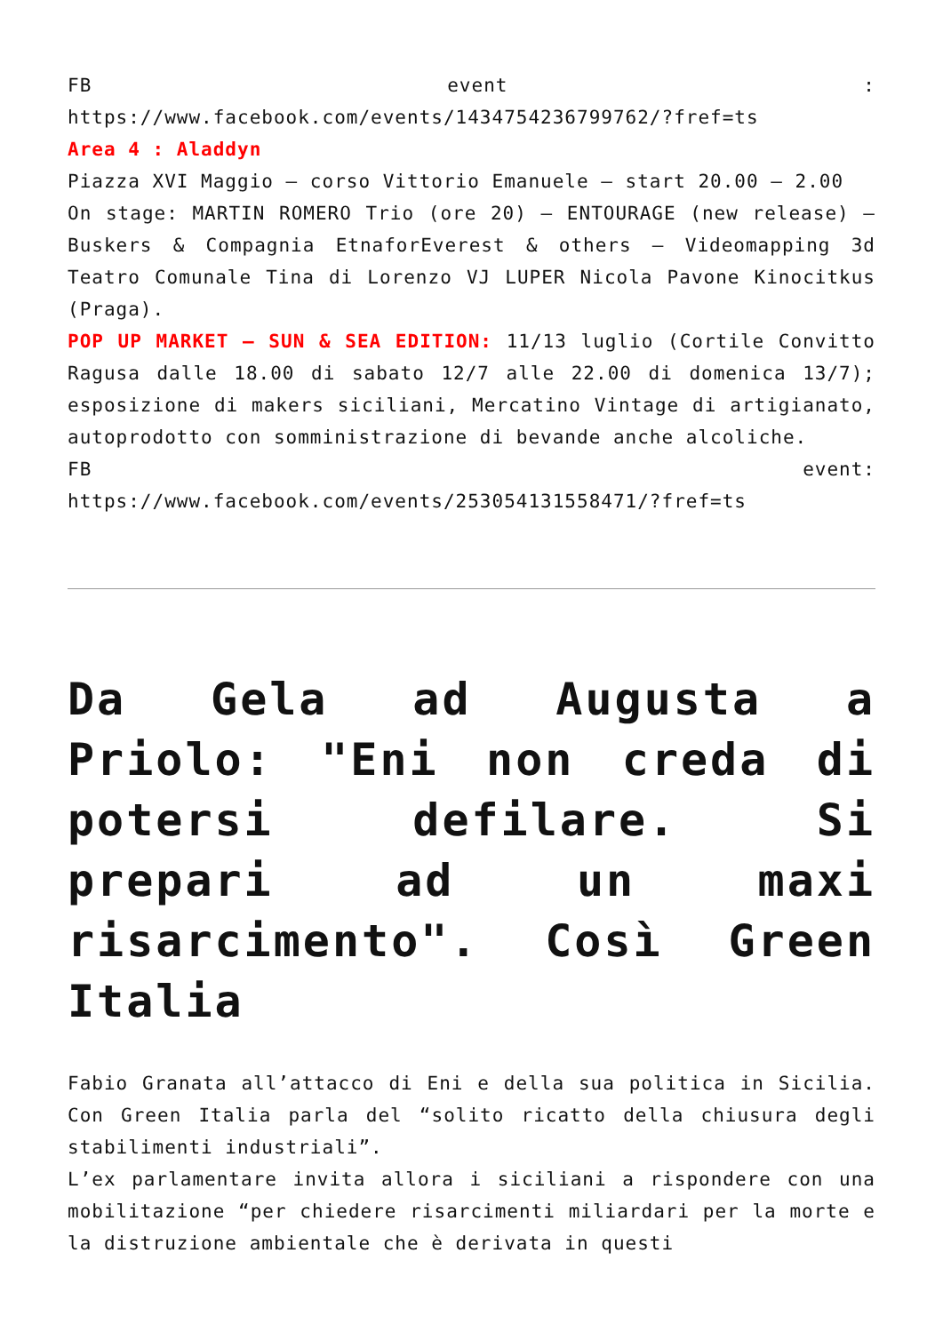FB event :
https://www.facebook.com/events/1434754236799762/?fref=ts
Area 4 : Aladdyn
Piazza XVI Maggio – corso Vittorio Emanuele – start 20.00 – 2.00
On stage: MARTIN ROMERO Trio (ore 20) – ENTOURAGE (new release) – Buskers & Compagnia EtnaforEverest & others – Videomapping 3d Teatro Comunale Tina di Lorenzo VJ LUPER Nicola Pavone Kinocitkus (Praga).
POP UP MARKET – SUN & SEA EDITION: 11/13 luglio (Cortile Convitto Ragusa dalle 18.00 di sabato 12/7 alle 22.00 di domenica 13/7); esposizione di makers siciliani, Mercatino Vintage di artigianato, autoprodotto con somministrazione di bevande anche alcoliche.
FB event:
https://www.facebook.com/events/253054131558471/?fref=ts
Da Gela ad Augusta a Priolo: "Eni non creda di potersi defilare. Si prepari ad un maxi risarcimento". Così Green Italia
Fabio Granata all’attacco di Eni e della sua politica in Sicilia. Con Green Italia parla del “solito ricatto della chiusura degli stabilimenti industriali”.
L’ex parlamentare invita allora i siciliani a rispondere con una mobilitazione “per chiedere risarcimenti miliardari per la morte e la distruzione ambientale che è derivata in questi